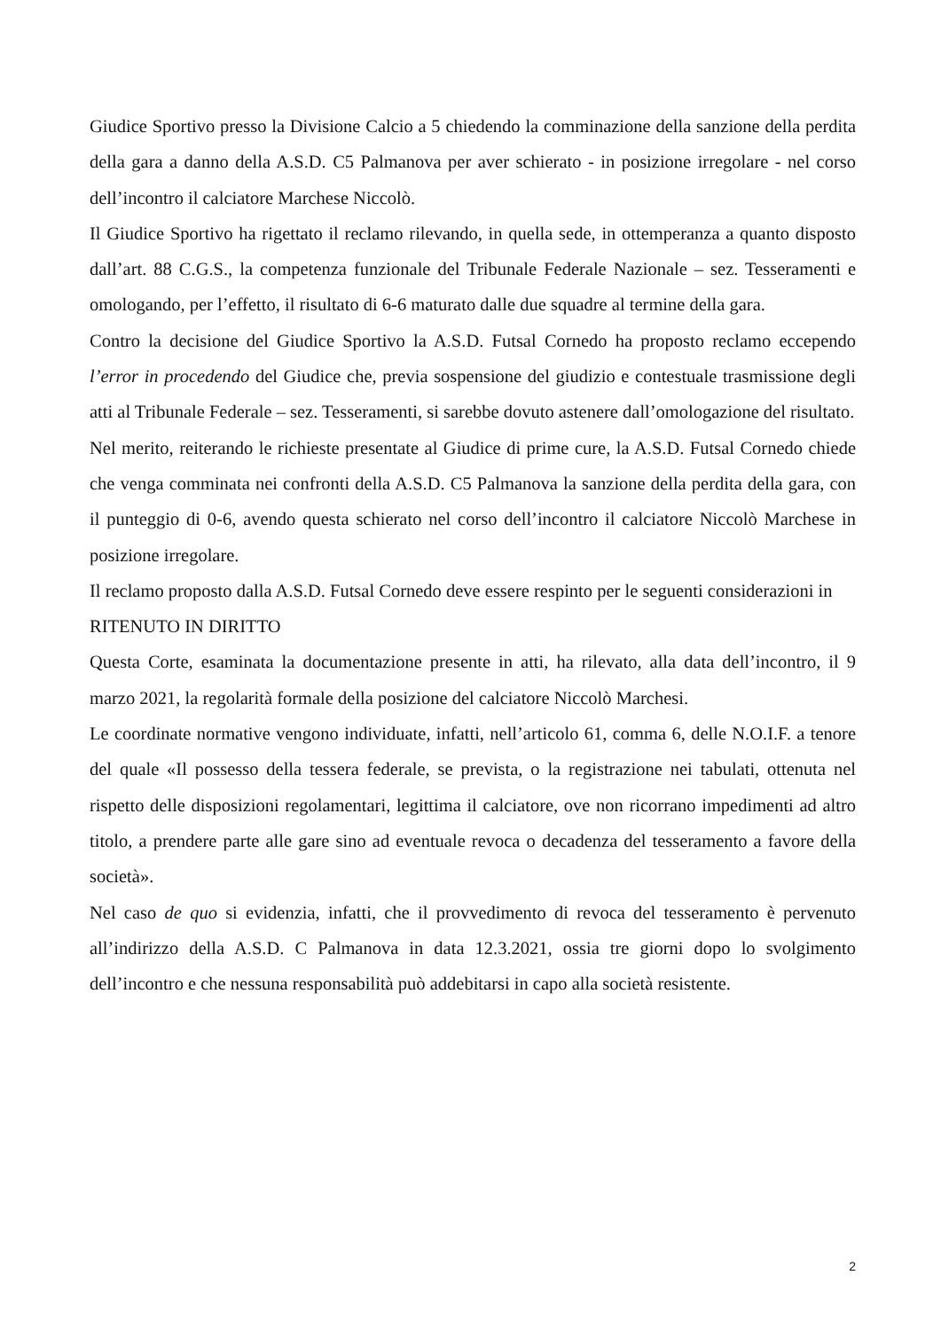Giudice Sportivo presso la Divisione Calcio a 5 chiedendo la comminazione della sanzione della perdita della gara a danno della A.S.D. C5 Palmanova per aver schierato - in posizione irregolare - nel corso dell’incontro il calciatore Marchese Niccolò.
Il Giudice Sportivo ha rigettato il reclamo rilevando, in quella sede, in ottemperanza a quanto disposto dall’art. 88 C.G.S., la competenza funzionale del Tribunale Federale Nazionale – sez. Tesseramenti e omologando, per l’effetto, il risultato di 6-6 maturato dalle due squadre al termine della gara.
Contro la decisione del Giudice Sportivo la A.S.D. Futsal Cornedo ha proposto reclamo eccependo l’error in procedendo del Giudice che, previa sospensione del giudizio e contestuale trasmissione degli atti al Tribunale Federale – sez. Tesseramenti, si sarebbe dovuto astenere dall’omologazione del risultato.
Nel merito, reiterando le richieste presentate al Giudice di prime cure, la A.S.D. Futsal Cornedo chiede che venga comminata nei confronti della A.S.D. C5 Palmanova la sanzione della perdita della gara, con il punteggio di 0-6, avendo questa schierato nel corso dell’incontro il calciatore Niccolò Marchese in posizione irregolare.
Il reclamo proposto dalla A.S.D. Futsal Cornedo deve essere respinto per le seguenti considerazioni in
RITENUTO IN DIRITTO
Questa Corte, esaminata la documentazione presente in atti, ha rilevato, alla data dell’incontro, il 9 marzo 2021, la regolarità formale della posizione del calciatore Niccolò Marchesi.
Le coordinate normative vengono individuate, infatti, nell’articolo 61, comma 6, delle N.O.I.F. a tenore del quale «Il possesso della tessera federale, se prevista, o la registrazione nei tabulati, ottenuta nel rispetto delle disposizioni regolamentari, legittima il calciatore, ove non ricorrano impedimenti ad altro titolo, a prendere parte alle gare sino ad eventuale revoca o decadenza del tesseramento a favore della società».
Nel caso de quo si evidenzia, infatti, che il provvedimento di revoca del tesseramento è pervenuto all’indirizzo della A.S.D. C Palmanova in data 12.3.2021, ossia tre giorni dopo lo svolgimento dell’incontro e che nessuna responsabilità può addebitarsi in capo alla società resistente.
2